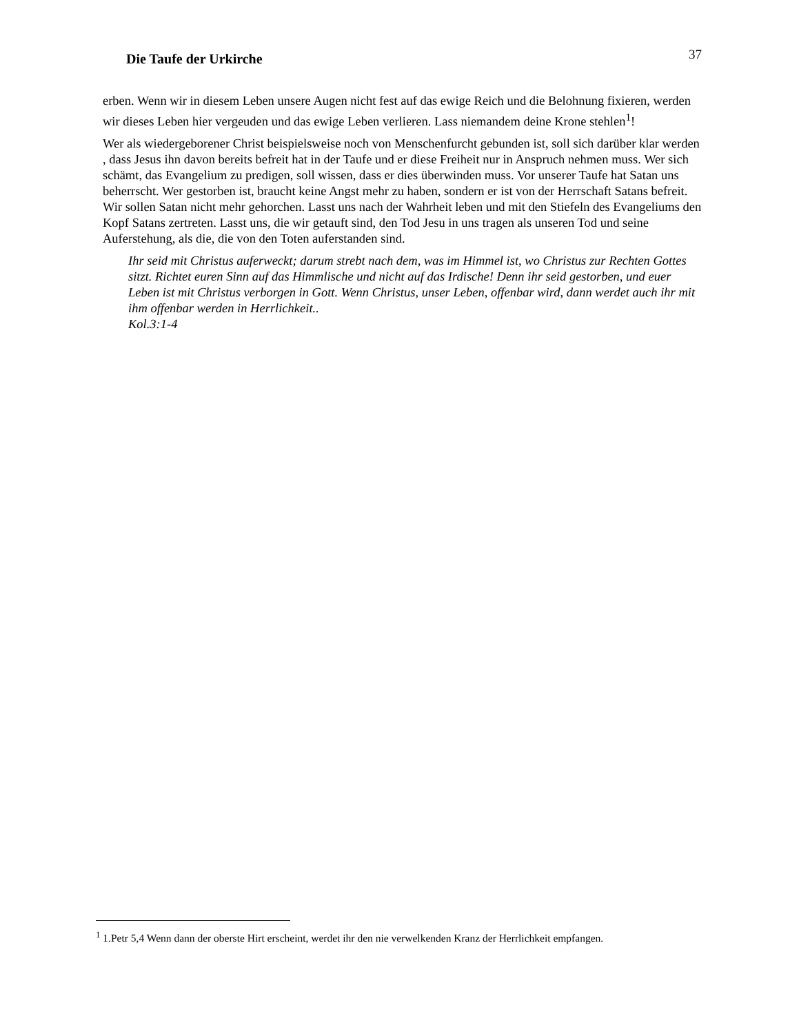Die Taufe der Urkirche 37
erben. Wenn wir in diesem Leben unsere Augen nicht fest auf das ewige Reich und die Belohnung fixieren, werden wir dieses Leben hier vergeuden und das ewige Leben verlieren. Lass niemandem deine Krone stehlen<sup>1</sup>!
Wer als wiedergeborener Christ beispielsweise noch von Menschenfurcht gebunden ist, soll sich darüber klar werden , dass Jesus ihn davon bereits befreit hat in der Taufe und er diese Freiheit nur in Anspruch nehmen muss. Wer sich schämt, das Evangelium zu predigen, soll wissen, dass er dies überwinden muss. Vor unserer Taufe hat Satan uns beherrscht. Wer gestorben ist, braucht keine Angst mehr zu haben, sondern er ist von der Herrschaft Satans befreit. Wir sollen Satan nicht mehr gehorchen. Lasst uns nach der Wahrheit leben und mit den Stiefeln des Evangeliums den Kopf Satans zertreten. Lasst uns, die wir getauft sind, den Tod Jesu in uns tragen als unseren Tod und seine Auferstehung, als die, die von den Toten auferstanden sind.
Ihr seid mit Christus auferweckt; darum strebt nach dem, was im Himmel ist, wo Christus zur Rechten Gottes sitzt. Richtet euren Sinn auf das Himmlische und nicht auf das Irdische! Denn ihr seid gestorben, und euer Leben ist mit Christus verborgen in Gott. Wenn Christus, unser Leben, offenbar wird, dann werdet auch ihr mit ihm offenbar werden in Herrlichkeit..
Kol.3:1-4
<sup>1</sup> 1.Petr 5,4 Wenn dann der oberste Hirt erscheint, werdet ihr den nie verwelkenden Kranz der Herrlichkeit empfangen.